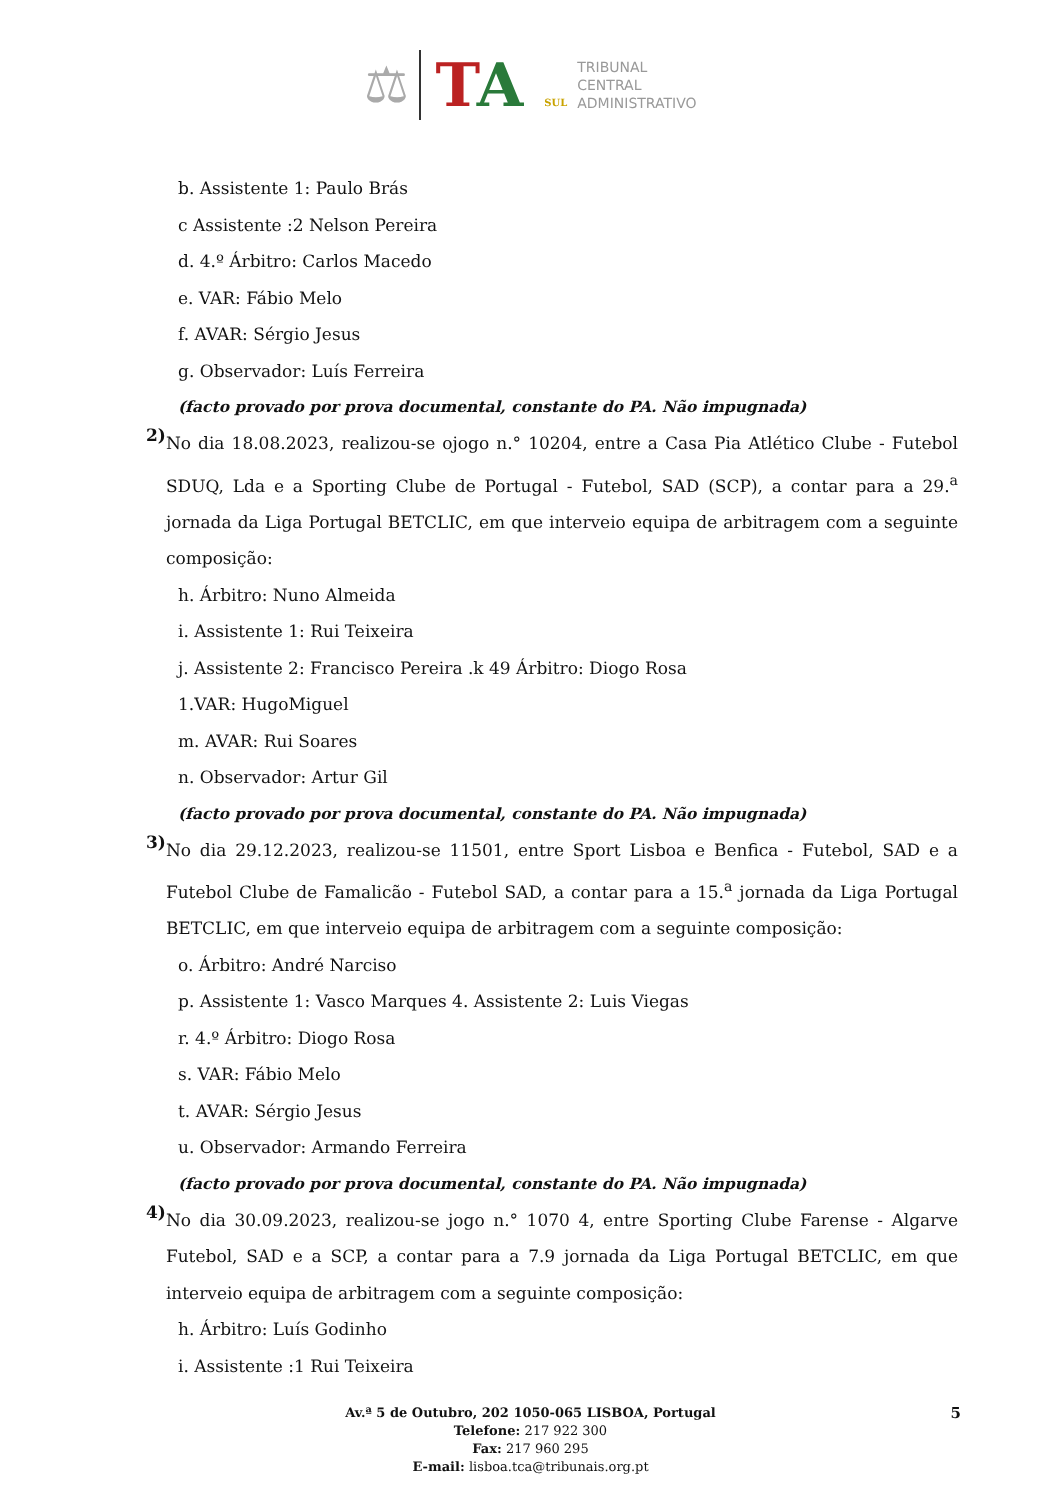⚖
TA SUL
TRIBUNAL
CENTRAL
ADMINISTRATIVO
b. Assistente 1: Paulo Brás
c Assistente :2 Nelson Pereira
d. 4.º Árbitro: Carlos Macedo
e. VAR: Fábio Melo
f. AVAR: Sérgio Jesus
g. Observador: Luís Ferreira
(facto provado por prova documental, constante do PA. Não impugnada)
2)
No dia 18.08.2023, realizou-se ojogo n.° 10204, entre a Casa Pia Atlético Clube - Futebol SDUQ, Lda e a Sporting Clube de Portugal - Futebol, SAD (SCP), a contar para a 29.<sup>a</sup> jornada da Liga Portugal BETCLIC, em que interveio equipa de arbitragem com a seguinte composição:
h. Árbitro: Nuno Almeida
i. Assistente 1: Rui Teixeira
j. Assistente 2: Francisco Pereira .k 49 Árbitro: Diogo Rosa
1.VAR: HugoMiguel
m. AVAR: Rui Soares
n. Observador: Artur Gil
(facto provado por prova documental, constante do PA. Não impugnada)
3)
No dia 29.12.2023, realizou-se 11501, entre Sport Lisboa e Benfica - Futebol, SAD e a Futebol Clube de Famalicão - Futebol SAD, a contar para a 15.<sup>a</sup> jornada da Liga Portugal BETCLIC, em que interveio equipa de arbitragem com a seguinte composição:
o. Árbitro: André Narciso
p. Assistente 1: Vasco Marques 4. Assistente 2: Luis Viegas
r. 4.º Árbitro: Diogo Rosa
s. VAR: Fábio Melo
t. AVAR: Sérgio Jesus
u. Observador: Armando Ferreira
(facto provado por prova documental, constante do PA. Não impugnada)
4)
No dia 30.09.2023, realizou-se jogo n.° 1070 4, entre Sporting Clube Farense - Algarve Futebol, SAD e a SCP, a contar para a 7.9 jornada da Liga Portugal BETCLIC, em que interveio equipa de arbitragem com a seguinte composição:
h. Árbitro: Luís Godinho
i. Assistente :1 Rui Teixeira
5 Av.ª 5 de Outubro, 202 1050-065 LISBOA, Portugal
Telefone: 217 922 300
Fax: 217 960 295
E-mail: lisboa.tca@tribunais.org.pt